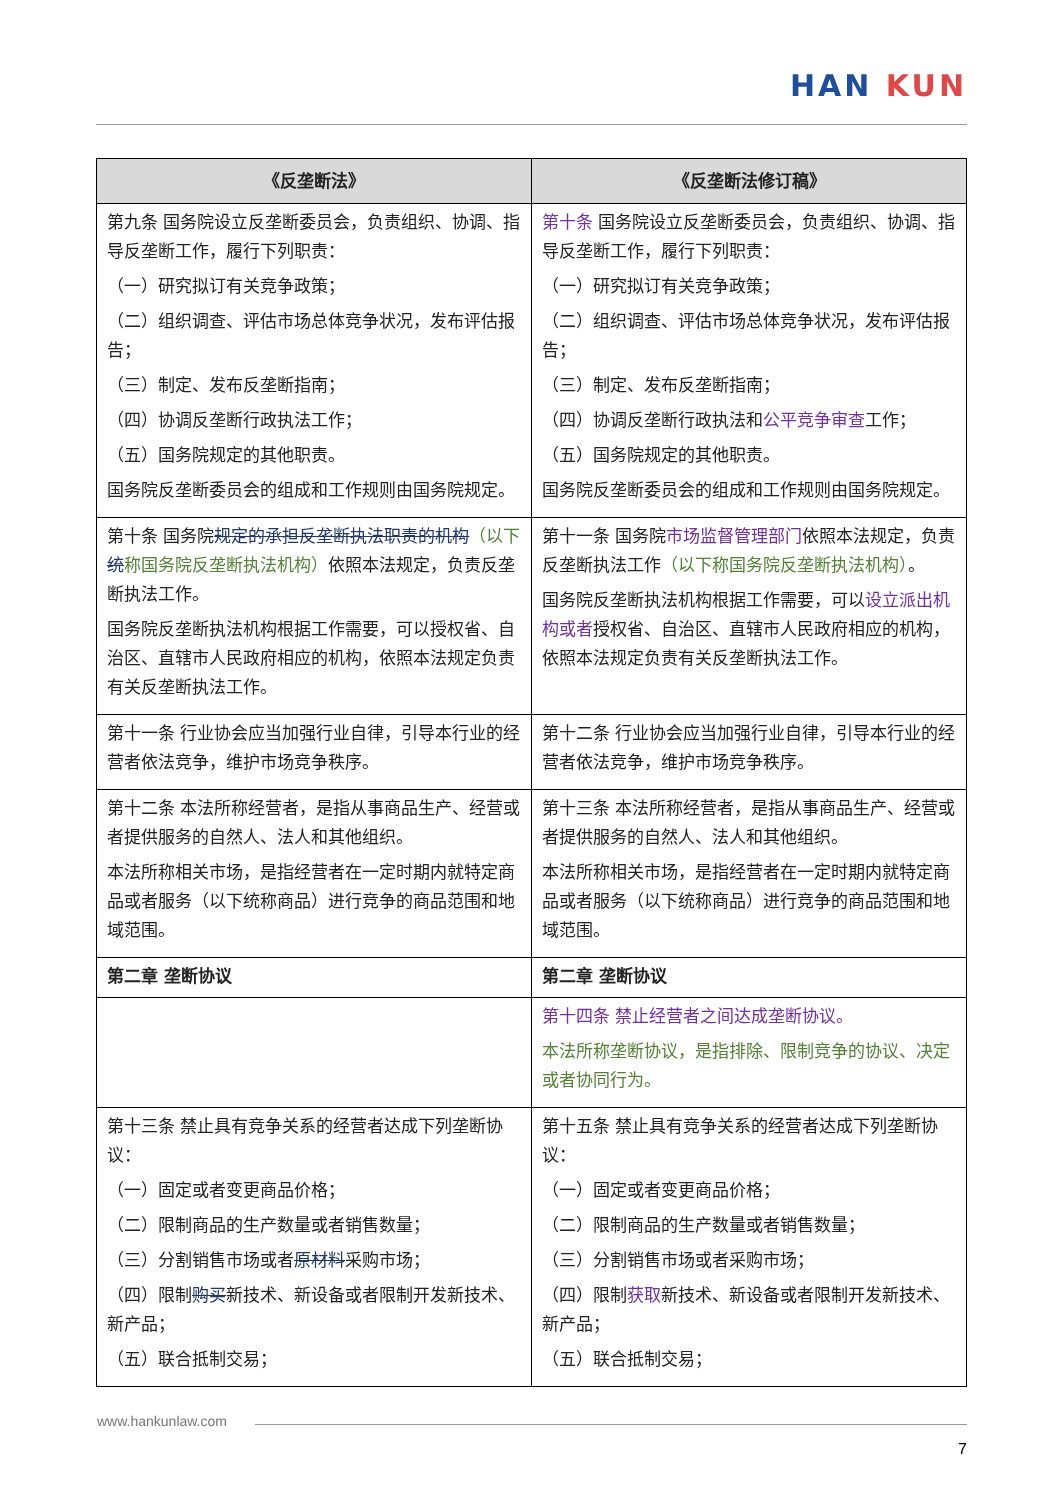HAN KUN
| 《反垄断法》 | 《反垄断法修订稿》 |
| --- | --- |
| 第九条 国务院设立反垄断委员会，负责组织、协调、指导反垄断工作，履行下列职责： （一）研究拟订有关竞争政策； （二）组织调查、评估市场总体竞争状况，发布评估报告； （三）制定、发布反垄断指南； （四）协调反垄断行政执法工作； （五）国务院规定的其他职责。 国务院反垄断委员会的组成和工作规则由国务院规定。 | 第十条 国务院设立反垄断委员会，负责组织、协调、指导反垄断工作，履行下列职责： （一）研究拟订有关竞争政策； （二）组织调查、评估市场总体竞争状况，发布评估报告； （三）制定、发布反垄断指南； （四）协调反垄断行政执法和 公平竞争审查 工作； （五）国务院规定的其他职责。 国务院反垄断委员会的组成和工作规则由国务院规定。 |
| 第十条 国务院 规定的承担反垄断执法职责的机构 （以下 统 称国务院反垄断执法机构） 依照本法规定，负责反垄断执法工作。 国务院反垄断执法机构根据工作需要，可以授权省、自治区、直辖市人民政府相应的机构，依照本法规定负责有关反垄断执法工作。 | 第十一条 国务院 市场监督管理部门 依照本法规定，负责反垄断执法工作 （以下称国务院反垄断执法机构） 。 国务院反垄断执法机构根据工作需要，可以 设立派出机构或者 授权省、自治区、直辖市人民政府相应的机构，依照本法规定负责有关反垄断执法工作。 |
| 第十一条 行业协会应当加强行业自律，引导本行业的经营者依法竞争，维护市场竞争秩序。 | 第十二条 行业协会应当加强行业自律，引导本行业的经营者依法竞争，维护市场竞争秩序。 |
| 第十二条 本法所称经营者，是指从事商品生产、经营或者提供服务的自然人、法人和其他组织。 本法所称相关市场，是指经营者在一定时期内就特定商品或者服务（以下统称商品）进行竞争的商品范围和地域范围。 | 第十三条 本法所称经营者，是指从事商品生产、经营或者提供服务的自然人、法人和其他组织。 本法所称相关市场，是指经营者在一定时期内就特定商品或者服务（以下统称商品）进行竞争的商品范围和地域范围。 |
| 第二章 垄断协议 | 第二章 垄断协议 |
| | 第十四条 禁止经营者之间达成垄断协议。 本法所称垄断协议，是指排除、限制竞争的协议、决定或者协同行为。 |
| 第十三条 禁止具有竞争关系的经营者达成下列垄断协议： （一）固定或者变更商品价格； （二）限制商品的生产数量或者销售数量； （三）分割销售市场或者 原材料 采购市场； （四）限制 购买 新技术、新设备或者限制开发新技术、新产品； （五）联合抵制交易； | 第十五条 禁止具有竞争关系的经营者达成下列垄断协议： （一）固定或者变更商品价格； （二）限制商品的生产数量或者销售数量； （三）分割销售市场或者采购市场； （四）限制 获取 新技术、新设备或者限制开发新技术、新产品； （五）联合抵制交易； |
www.hankunlaw.com
7